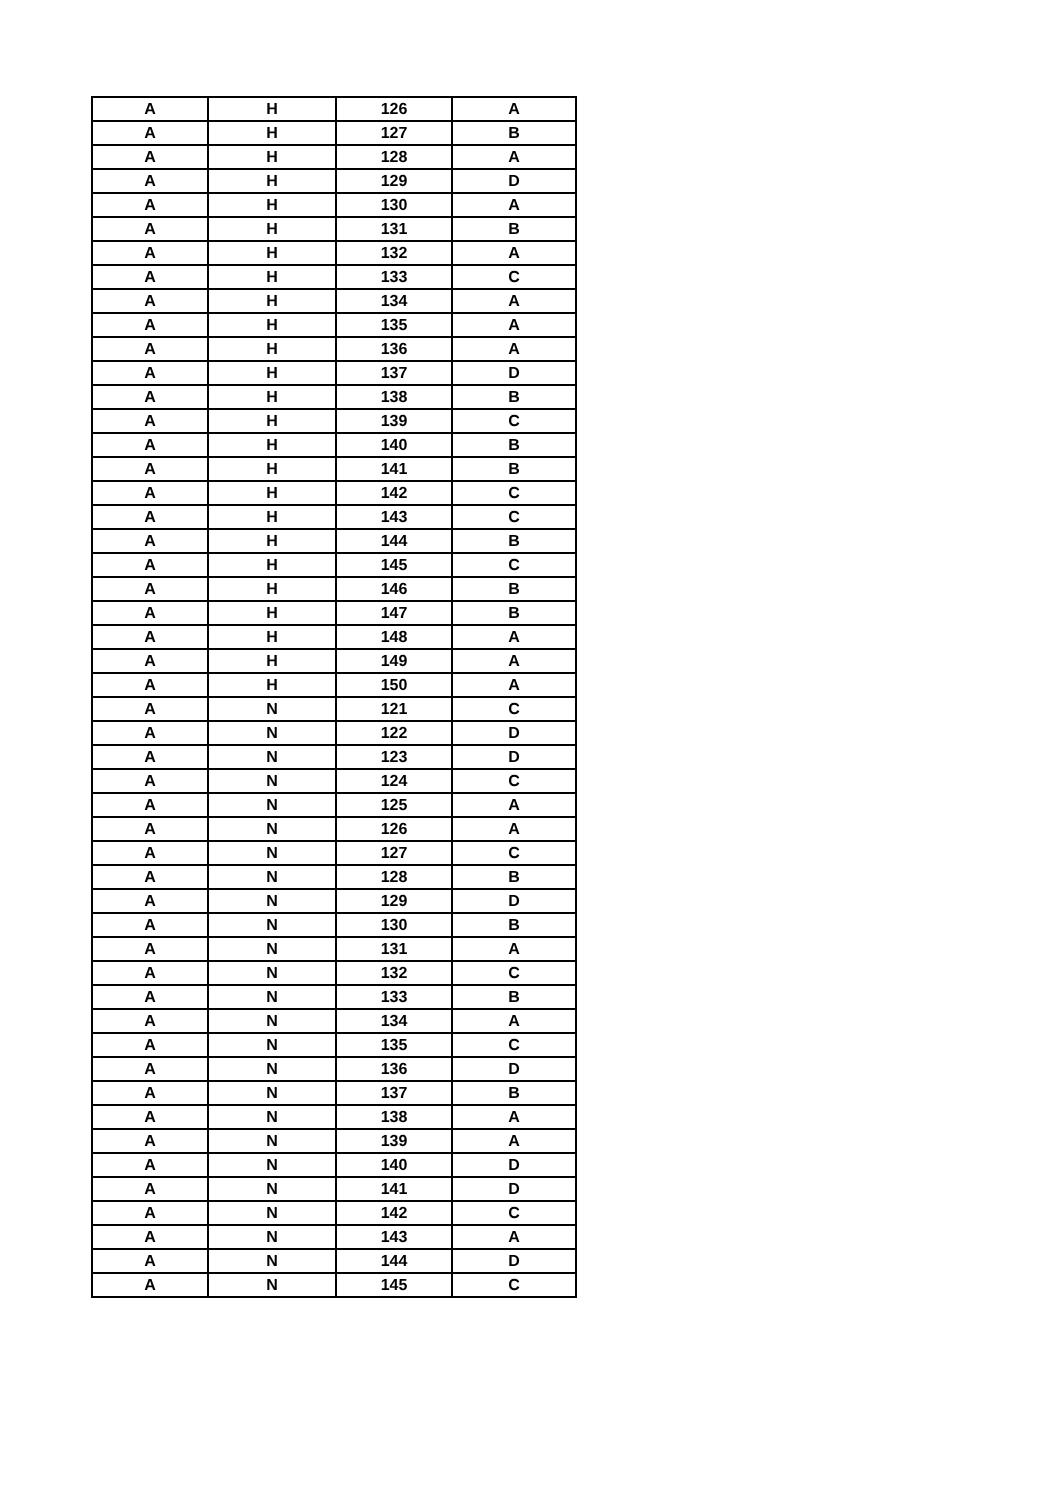| A | H | 126 | A |
| A | H | 127 | B |
| A | H | 128 | A |
| A | H | 129 | D |
| A | H | 130 | A |
| A | H | 131 | B |
| A | H | 132 | A |
| A | H | 133 | C |
| A | H | 134 | A |
| A | H | 135 | A |
| A | H | 136 | A |
| A | H | 137 | D |
| A | H | 138 | B |
| A | H | 139 | C |
| A | H | 140 | B |
| A | H | 141 | B |
| A | H | 142 | C |
| A | H | 143 | C |
| A | H | 144 | B |
| A | H | 145 | C |
| A | H | 146 | B |
| A | H | 147 | B |
| A | H | 148 | A |
| A | H | 149 | A |
| A | H | 150 | A |
| A | N | 121 | C |
| A | N | 122 | D |
| A | N | 123 | D |
| A | N | 124 | C |
| A | N | 125 | A |
| A | N | 126 | A |
| A | N | 127 | C |
| A | N | 128 | B |
| A | N | 129 | D |
| A | N | 130 | B |
| A | N | 131 | A |
| A | N | 132 | C |
| A | N | 133 | B |
| A | N | 134 | A |
| A | N | 135 | C |
| A | N | 136 | D |
| A | N | 137 | B |
| A | N | 138 | A |
| A | N | 139 | A |
| A | N | 140 | D |
| A | N | 141 | D |
| A | N | 142 | C |
| A | N | 143 | A |
| A | N | 144 | D |
| A | N | 145 | C |